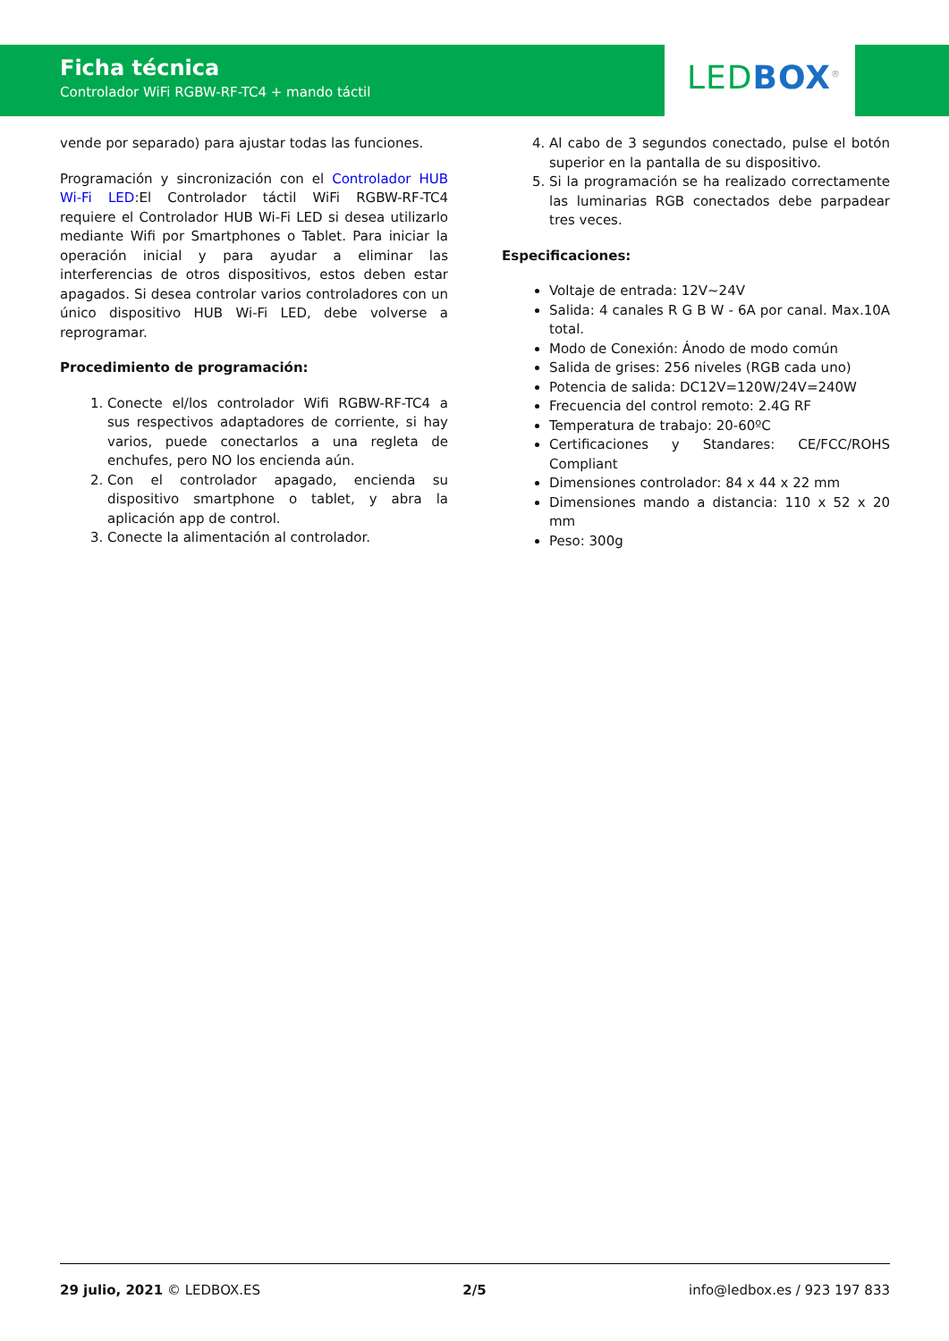Ficha técnica
Controlador WiFi RGBW-RF-TC4 + mando táctil
LED BOX<sup>®</sup>
vende por separado) para ajustar todas las funciones.
Programación y sincronización con el Controlador HUB Wi-Fi LED:El Controlador táctil WiFi RGBW-RF-TC4 requiere el Controlador HUB Wi-Fi LED si desea utilizarlo mediante Wifi por Smartphones o Tablet. Para iniciar la operación inicial y para ayudar a eliminar las interferencias de otros dispositivos, estos deben estar apagados. Si desea controlar varios controladores con un único dispositivo HUB Wi-Fi LED, debe volverse a reprogramar.
Procedimiento de programación:
1. Conecte el/los controlador Wifi RGBW-RF-TC4 a sus respectivos adaptadores de corriente, si hay varios, puede conectarlos a una regleta de enchufes, pero NO los encienda aún.
2. Con el controlador apagado, encienda su dispositivo smartphone o tablet, y abra la aplicación app de control.
3. Conecte la alimentación al controlador.
4. Al cabo de 3 segundos conectado, pulse el botón superior en la pantalla de su dispositivo.
5. Si la programación se ha realizado correctamente las luminarias RGB conectados debe parpadear tres veces.
Especificaciones:
Voltaje de entrada: 12V~24V
Salida: 4 canales R G B W - 6A por canal. Max.10A total.
Modo de Conexión: Ánodo de modo común
Salida de grises: 256 niveles (RGB cada uno)
Potencia de salida: DC12V=120W/24V=240W
Frecuencia del control remoto: 2.4G RF
Temperatura de trabajo: 20-60ºC
Certificaciones y Standares: CE/FCC/ROHS Compliant
Dimensiones controlador: 84 x 44 x 22 mm
Dimensiones mando a distancia: 110 x 52 x 20 mm
Peso: 300g
29 julio, 2021 © LEDBOX.ES 2/5 info@ledbox.es / 923 197 833